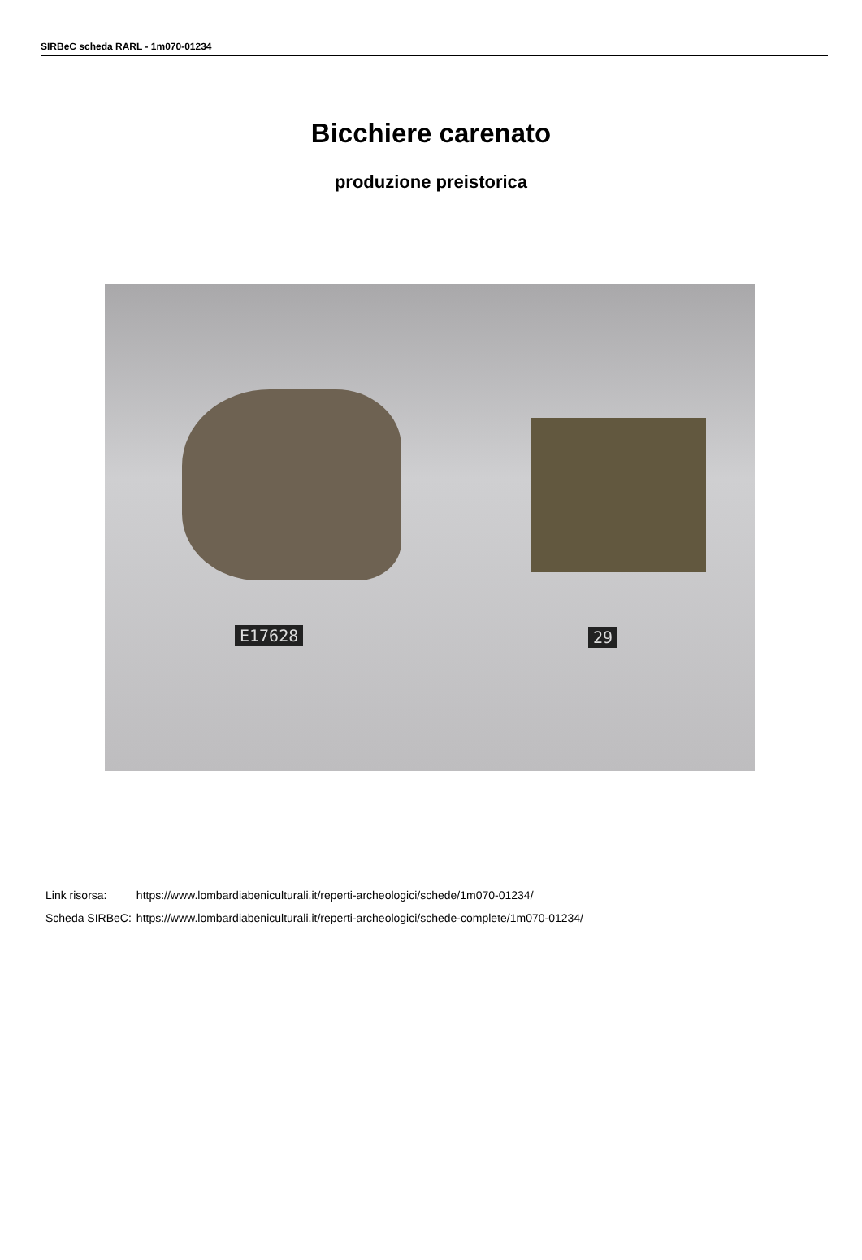SIRBeC scheda RARL - 1m070-01234
Bicchiere carenato
produzione preistorica
E17628 29
| Link risorsa: | https://www.lombardiabeniculturali.it/reperti-archeologici/schede/1m070-01234/ |
| Scheda SIRBeC: | https://www.lombardiabeniculturali.it/reperti-archeologici/schede-complete/1m070-01234/ |